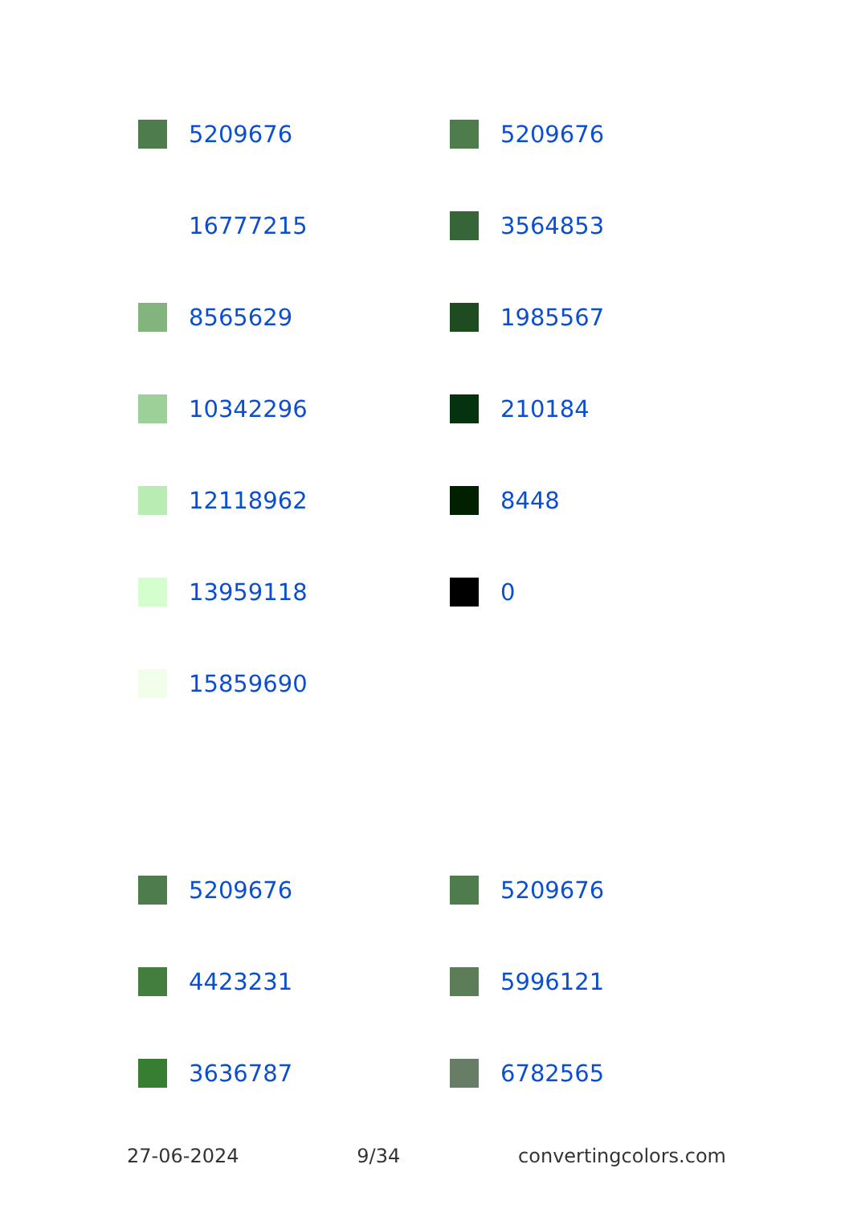5209676
5209676
16777215
3564853
8565629
1985567
10342296
210184
12118962
8448
13959118
0
15859690
5209676
5209676
4423231
5996121
3636787
6782565
27-06-2024 9/34 convertingcolors.com